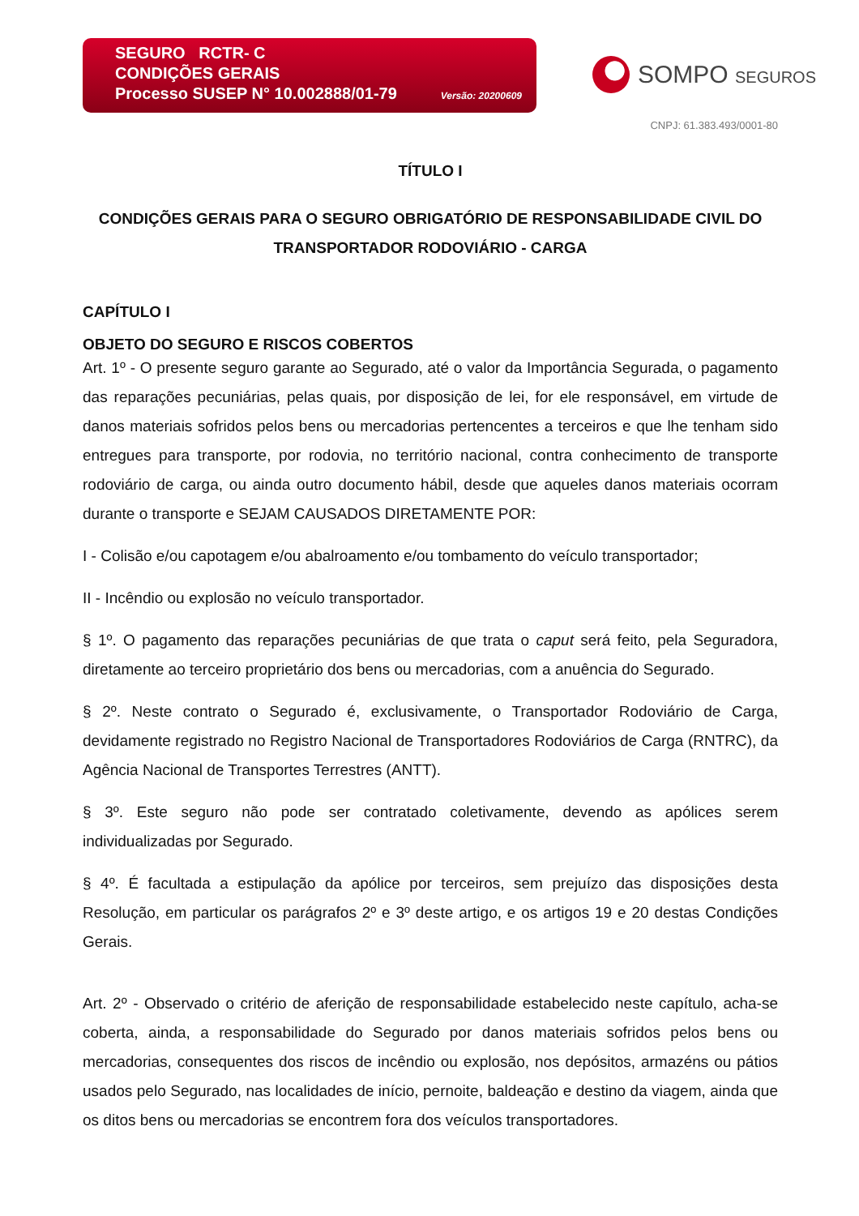SEGURO RCTR- C
CONDIÇÕES GERAIS
Processo SUSEP N° 10.002888/01-79
Versão: 20200609
SOMPO SEGUROS
CNPJ: 61.383.493/0001-80
TÍTULO I
CONDIÇÕES GERAIS PARA O SEGURO OBRIGATÓRIO DE RESPONSABILIDADE CIVIL DO TRANSPORTADOR RODOVIÁRIO - CARGA
CAPÍTULO I
OBJETO DO SEGURO E RISCOS COBERTOS
Art. 1º - O presente seguro garante ao Segurado, até o valor da Importância Segurada, o pagamento das reparações pecuniárias, pelas quais, por disposição de lei, for ele responsável, em virtude de danos materiais sofridos pelos bens ou mercadorias pertencentes a terceiros e que lhe tenham sido entregues para transporte, por rodovia, no território nacional, contra conhecimento de transporte rodoviário de carga, ou ainda outro documento hábil, desde que aqueles danos materiais ocorram durante o transporte e SEJAM CAUSADOS DIRETAMENTE POR:
I - Colisão e/ou capotagem e/ou abalroamento e/ou tombamento do veículo transportador;
II - Incêndio ou explosão no veículo transportador.
§ 1º. O pagamento das reparações pecuniárias de que trata o caput será feito, pela Seguradora, diretamente ao terceiro proprietário dos bens ou mercadorias, com a anuência do Segurado.
§ 2º. Neste contrato o Segurado é, exclusivamente, o Transportador Rodoviário de Carga, devidamente registrado no Registro Nacional de Transportadores Rodoviários de Carga (RNTRC), da Agência Nacional de Transportes Terrestres (ANTT).
§ 3º. Este seguro não pode ser contratado coletivamente, devendo as apólices serem individualizadas por Segurado.
§ 4º. É facultada a estipulação da apólice por terceiros, sem prejuízo das disposições desta Resolução, em particular os parágrafos 2º e 3º deste artigo, e os artigos 19 e 20 destas Condições Gerais.
Art. 2º - Observado o critério de aferição de responsabilidade estabelecido neste capítulo, acha-se coberta, ainda, a responsabilidade do Segurado por danos materiais sofridos pelos bens ou mercadorias, consequentes dos riscos de incêndio ou explosão, nos depósitos, armazéns ou pátios usados pelo Segurado, nas localidades de início, pernoite, baldeação e destino da viagem, ainda que os ditos bens ou mercadorias se encontrem fora dos veículos transportadores.